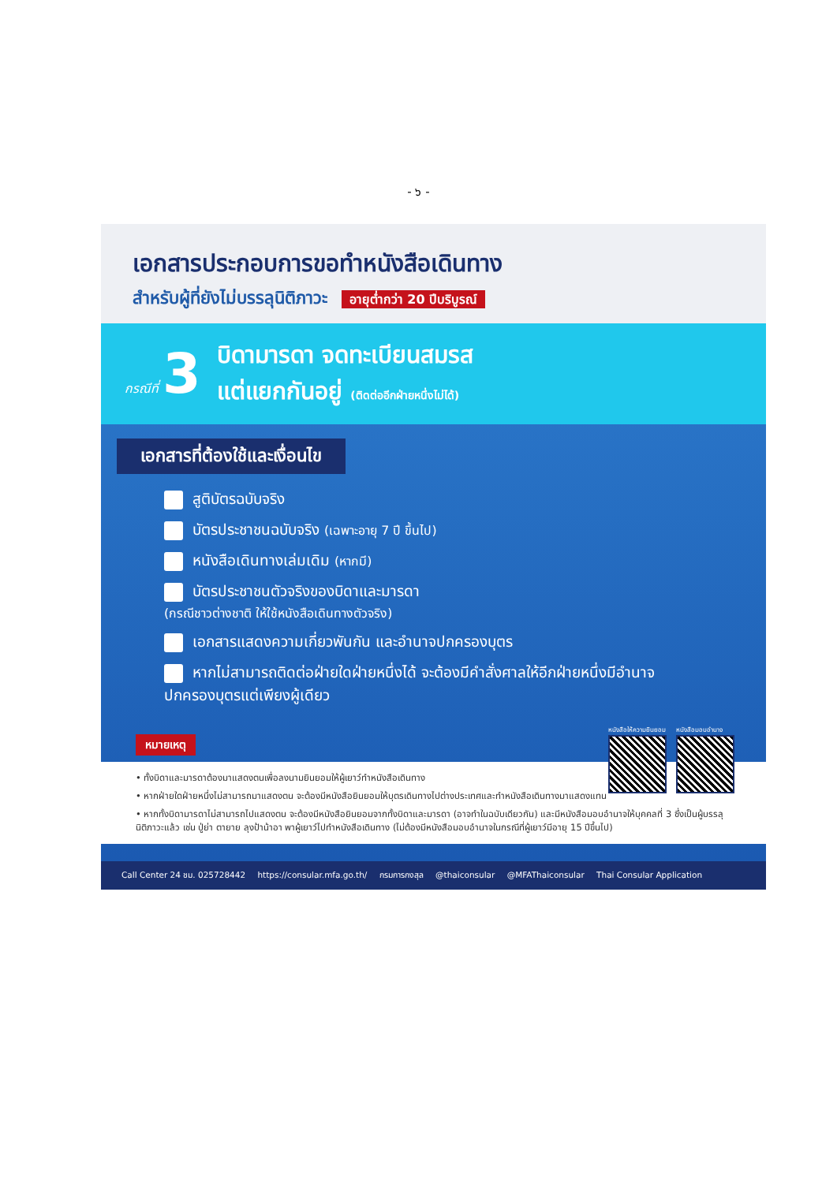- ๖ -
เอกสารประกอบการขอทำหนังสือเดินทาง
สำหรับผู้ที่ยังไม่บรรลุนิติภาวะ อายุต่ำกว่า 20 ปีบริบูรณ์
กรณีที่ 3
บิดามารดา จดทะเบียนสมรส
แต่แยกกันอยู่ (ติดต่ออีกฝ่ายหนึ่งไม่ได้)
เอกสารที่ต้องใช้และเงื่อนไข
สูติบัตรฉบับจริง
บัตรประชาชนฉบับจริง (เฉพาะอายุ 7 ปี ขึ้นไป)
หนังสือเดินทางเล่มเดิม (หากมี)
บัตรประชาชนตัวจริงของบิดาและมารดา
(กรณีชาวต่างชาติ ให้ใช้หนังสือเดินทางตัวจริง)
เอกสารแสดงความเกี่ยวพันกัน และอำนาจปกครองบุตร
หากไม่สามารถติดต่อฝ่ายใดฝ่ายหนึ่งได้ จะต้องมีคำสั่งศาลให้อีกฝ่ายหนึ่งมีอำนาจปกครองบุตรแต่เพียงผู้เดียว
หนังสือให้ความยินยอม หนังสือมอบอำนาจ
หมายเหตุ
• ทั้งบิดาและมารดาต้องมาแสดงตนเพื่อลงนามยินยอมให้ผู้เยาว์ทำหนังสือเดินทาง
• หากฝ่ายใดฝ่ายหนึ่งไม่สามารถมาแสดงตน จะต้องมีหนังสือยินยอมให้บุตรเดินทางไปต่างประเทศและทำหนังสือเดินทางมาแสดงแทน
• หากทั้งบิดามารดาไม่สามารถไปแสดงตน จะต้องมีหนังสือยินยอมจากทั้งบิดาและมารดา (อาจทำในฉบับเดียวกัน) และมีหนังสือมอบอำนาจให้บุคคลที่ 3 ซึ่งเป็นผู้บรรลุนิติภาวะแล้ว เช่น ปู่ย่า ตายาย ลุงป้าน้าอา พาผู้เยาว์ไปทำหนังสือเดินทาง (ไม่ต้องมีหนังสือมอบอำนาจในกรณีที่ผู้เยาว์มีอายุ 15 ปีขึ้นไป)
Call Center 24 ชม. 025728442 https://consular.mfa.go.th/ กรมการกงสุล @thaiconsular @MFAThaiconsular Thai Consular Application